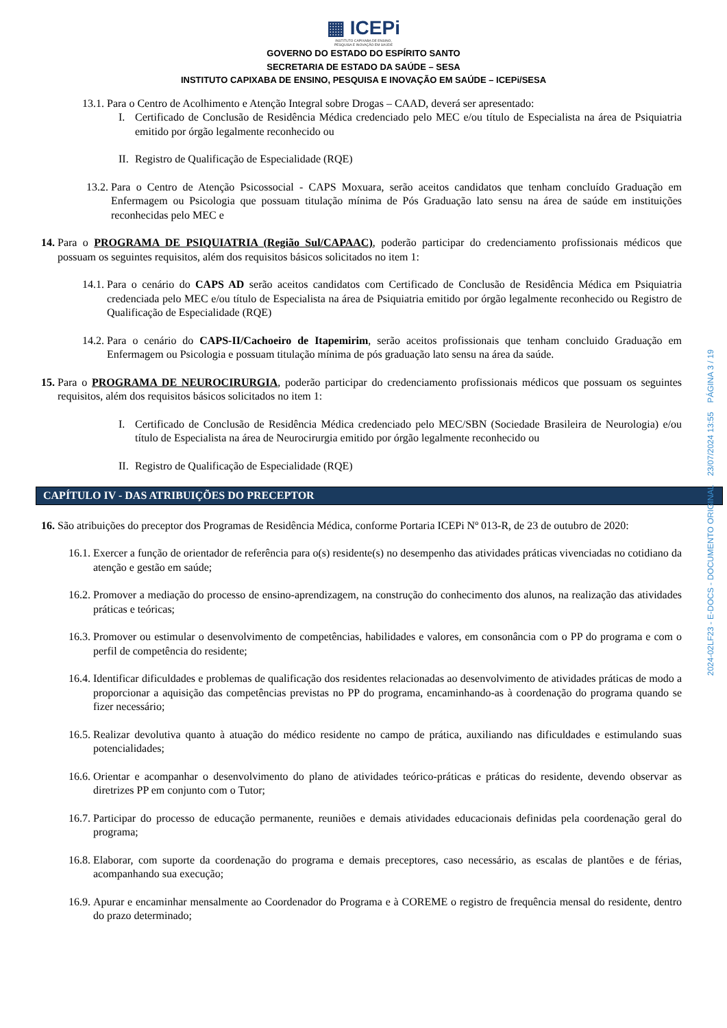▦ ICEPi
INSTITUTO CAPIXABA DE ENSINO,
PESQUISA E INOVAÇÃO EM SAÚDE
GOVERNO DO ESTADO DO ESPÍRITO SANTO
SECRETARIA DE ESTADO DA SAÚDE – SESA
INSTITUTO CAPIXABA DE ENSINO, PESQUISA E INOVAÇÃO EM SAÚDE – ICEPi/SESA
13.1. Para o Centro de Acolhimento e Atenção Integral sobre Drogas – CAAD, deverá ser apresentado:
I. Certificado de Conclusão de Residência Médica credenciado pelo MEC e/ou título de Especialista na área de Psiquiatria emitido por órgão legalmente reconhecido ou
II. Registro de Qualificação de Especialidade (RQE)
13.2. Para o Centro de Atenção Psicossocial - CAPS Moxuara, serão aceitos candidatos que tenham concluído Graduação em Enfermagem ou Psicologia que possuam titulação mínima de Pós Graduação lato sensu na área de saúde em instituições reconhecidas pelo MEC e
14. Para o PROGRAMA DE PSIQUIATRIA (Região Sul/CAPAAC), poderão participar do credenciamento profissionais médicos que possuam os seguintes requisitos, além dos requisitos básicos solicitados no item 1:
14.1. Para o cenário do CAPS AD serão aceitos candidatos com Certificado de Conclusão de Residência Médica em Psiquiatria credenciada pelo MEC e/ou título de Especialista na área de Psiquiatria emitido por órgão legalmente reconhecido ou Registro de Qualificação de Especialidade (RQE)
14.2. Para o cenário do CAPS-II/Cachoeiro de Itapemirim, serão aceitos profissionais que tenham concluido Graduação em Enfermagem ou Psicologia e possuam titulação mínima de pós graduação lato sensu na área da saúde.
15. Para o PROGRAMA DE NEUROCIRURGIA, poderão participar do credenciamento profissionais médicos que possuam os seguintes requisitos, além dos requisitos básicos solicitados no item 1:
I. Certificado de Conclusão de Residência Médica credenciado pelo MEC/SBN (Sociedade Brasileira de Neurologia) e/ou título de Especialista na área de Neurocirurgia emitido por órgão legalmente reconhecido ou
II. Registro de Qualificação de Especialidade (RQE)
CAPÍTULO IV - DAS ATRIBUIÇÕES DO PRECEPTOR
16. São atribuições do preceptor dos Programas de Residência Médica, conforme Portaria ICEPi Nº 013-R, de 23 de outubro de 2020:
16.1. Exercer a função de orientador de referência para o(s) residente(s) no desempenho das atividades práticas vivenciadas no cotidiano da atenção e gestão em saúde;
16.2. Promover a mediação do processo de ensino-aprendizagem, na construção do conhecimento dos alunos, na realização das atividades práticas e teóricas;
16.3. Promover ou estimular o desenvolvimento de competências, habilidades e valores, em consonância com o PP do programa e com o perfil de competência do residente;
16.4. Identificar dificuldades e problemas de qualificação dos residentes relacionadas ao desenvolvimento de atividades práticas de modo a proporcionar a aquisição das competências previstas no PP do programa, encaminhando-as à coordenação do programa quando se fizer necessário;
16.5. Realizar devolutiva quanto à atuação do médico residente no campo de prática, auxiliando nas dificuldades e estimulando suas potencialidades;
16.6. Orientar e acompanhar o desenvolvimento do plano de atividades teórico-práticas e práticas do residente, devendo observar as diretrizes PP em conjunto com o Tutor;
16.7. Participar do processo de educação permanente, reuniões e demais atividades educacionais definidas pela coordenação geral do programa;
16.8. Elaborar, com suporte da coordenação do programa e demais preceptores, caso necessário, as escalas de plantões e de férias, acompanhando sua execução;
16.9. Apurar e encaminhar mensalmente ao Coordenador do Programa e à COREME o registro de frequência mensal do residente, dentro do prazo determinado;
2024-02LF23 - E-DOCS - DOCUMENTO ORIGINAL 23/07/2024 13:55 PÁGINA 3 / 19